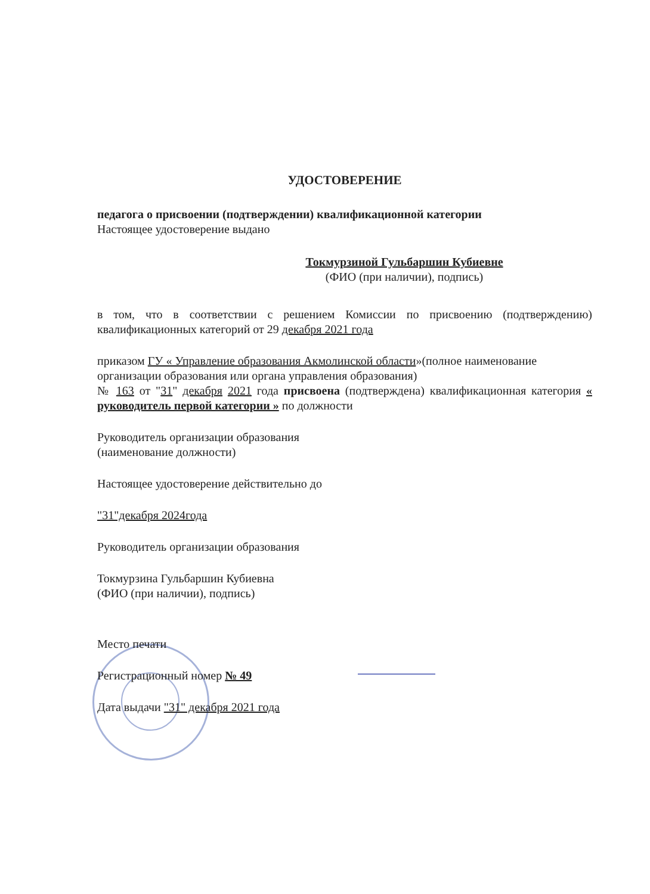УДОСТОВЕРЕНИЕ
педагога о присвоении (подтверждении) квалификационной категории
Настоящее удостоверение выдано
Токмурзиной Гульбаршин Кубиевне
(ФИО (при наличии), подпись)
в том, что в соответствии с решением Комиссии по присвоению (подтверждению) квалификационных категорий от 29 декабря 2021 года
приказом ГУ « Управление образования Акмолинской области»(полное наименование организации образования или органа управления образования)
№ 163 от "31" декабря 2021 года присвоена (подтверждена) квалификационная категория « руководитель первой категории » по должности
Руководитель организации образования
(наименование должности)
Настоящее удостоверение действительно до
"31"декабря 2024года
Руководитель организации образования
Токмурзина Гульбаршин Кубиевна
(ФИО (при наличии), подпись)
Место печати
Регистрационный номер № 49
Дата выдачи "31" декабря 2021 года